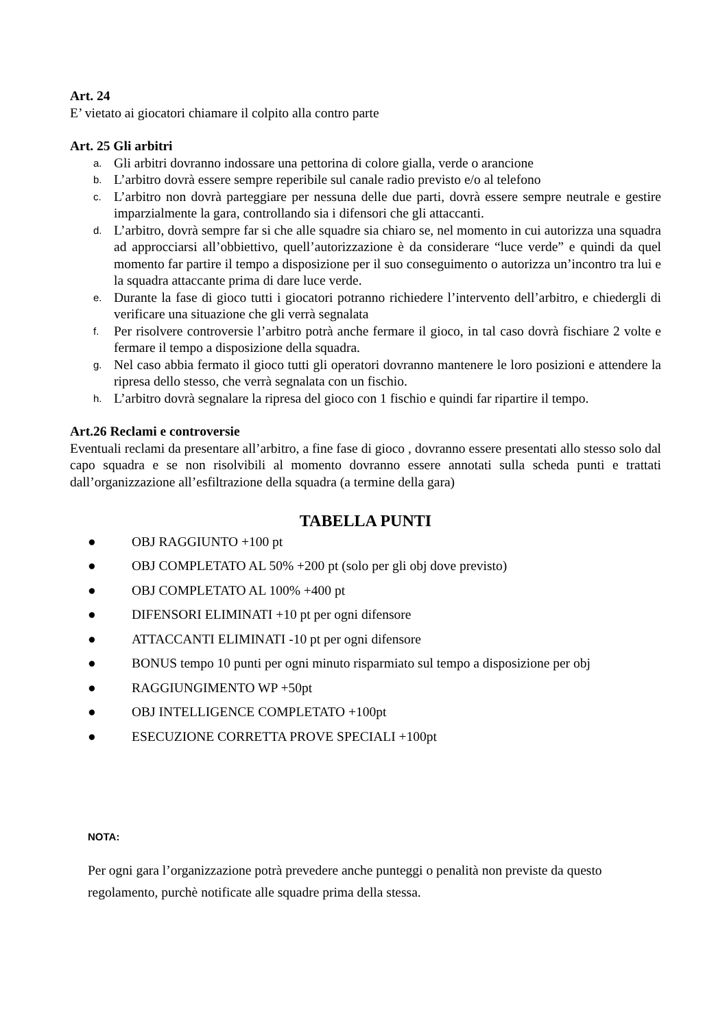Art. 24
E’ vietato ai giocatori chiamare il colpito alla contro parte
Art. 25 Gli arbitri
a. Gli arbitri dovranno indossare una pettorina di colore gialla, verde o arancione
b. L’arbitro dovrà essere sempre reperibile sul canale radio previsto e/o al telefono
c. L’arbitro non dovrà parteggiare per nessuna delle due parti, dovrà essere sempre neutrale e gestire imparzialmente la gara, controllando sia i difensori che gli attaccanti.
d. L’arbitro, dovrà sempre far si che alle squadre sia chiaro se, nel momento in cui autorizza una squadra ad approcciarsi all’obbiettivo, quell’autorizzazione è da considerare “luce verde” e quindi da quel momento far partire il tempo a disposizione per il suo conseguimento o autorizza un’incontro tra lui e la squadra attaccante prima di dare luce verde.
e. Durante la fase di gioco tutti i giocatori potranno richiedere l’intervento dell’arbitro, e chiedergli di verificare una situazione che gli verrà segnalata
f. Per risolvere controversie l’arbitro potrà anche fermare il gioco, in tal caso dovrà fischiare 2 volte e fermare il tempo a disposizione della squadra.
g. Nel caso abbia fermato il gioco tutti gli operatori dovranno mantenere le loro posizioni e attendere la ripresa dello stesso, che verrà segnalata con un fischio.
h. L’arbitro dovrà segnalare la ripresa del gioco con 1 fischio e quindi far ripartire il tempo.
Art.26 Reclami e controversie
Eventuali reclami da presentare all’arbitro, a fine fase di gioco , dovranno essere presentati allo stesso solo dal capo squadra e se non risolvibili al momento dovranno essere annotati sulla scheda punti e trattati dall’organizzazione all’esfiltrazione della squadra (a termine della gara)
TABELLA PUNTI
● OBJ RAGGIUNTO +100 pt
● OBJ COMPLETATO AL 50% +200 pt (solo per gli obj dove previsto)
● OBJ COMPLETATO AL 100% +400 pt
● DIFENSORI ELIMINATI +10 pt per ogni difensore
● ATTACCANTI ELIMINATI -10 pt per ogni difensore
● BONUS tempo 10 punti per ogni minuto risparmiato sul tempo a disposizione per obj
● RAGGIUNGIMENTO WP +50pt
● OBJ INTELLIGENCE COMPLETATO +100pt
● ESECUZIONE CORRETTA PROVE SPECIALI +100pt
NOTA:
Per ogni gara l’organizzazione potrà prevedere anche punteggi o penalità non previste da questo regolamento, purchè notificate alle squadre prima della stessa.